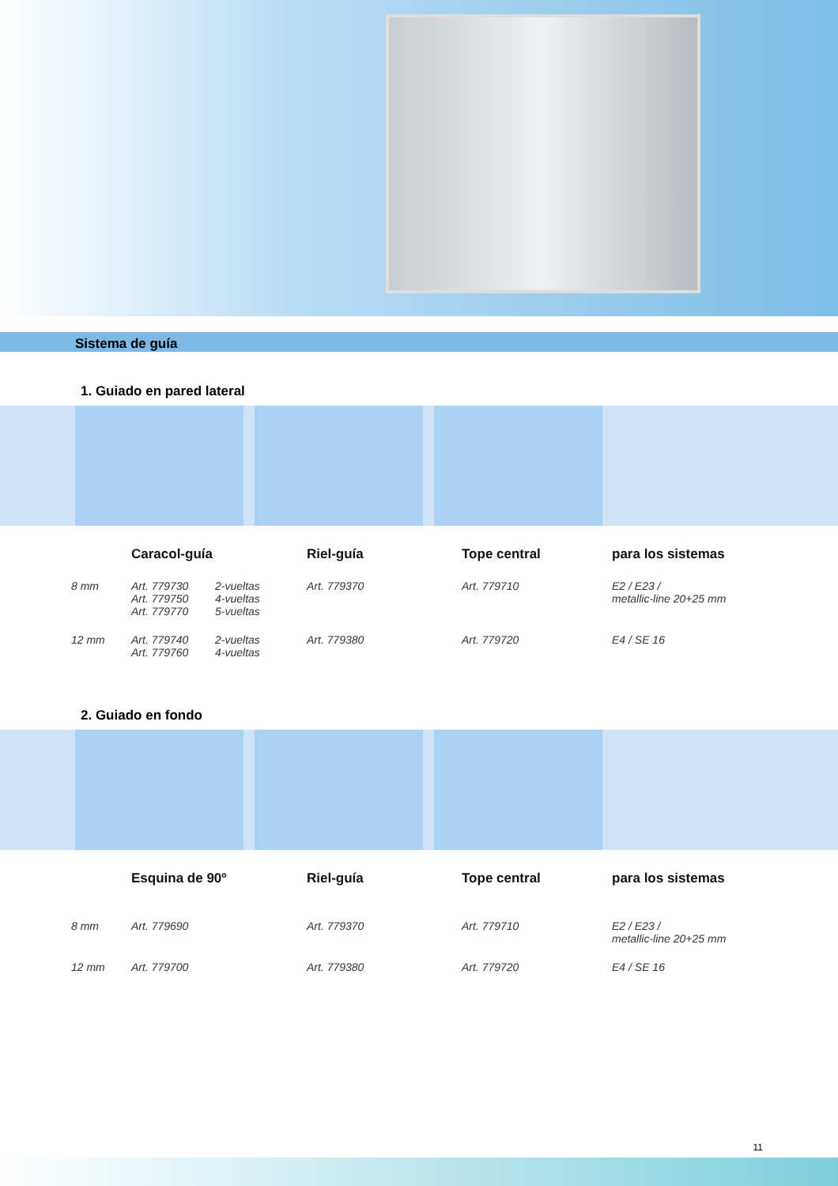Sistema de guía
1. Guiado en pared lateral
| | Caracol-guía | | Riel-guía | Tope central | para los sistemas |
| --- | --- | --- | --- | --- | --- |
| 8 mm | Art. 779730 Art. 779750 Art. 779770 | 2-vueltas 4-vueltas 5-vueltas | Art. 779370 | Art. 779710 | E2 / E23 / metallic-line 20+25 mm |
| 12 mm | Art. 779740 Art. 779760 | 2-vueltas 4-vueltas | Art. 779380 | Art. 779720 | E4 / SE 16 |
2. Guiado en fondo
| | Esquina de 90º | Riel-guía | Tope central | para los sistemas |
| --- | --- | --- | --- | --- |
| 8 mm | Art. 779690 | Art. 779370 | Art. 779710 | E2 / E23 / metallic-line 20+25 mm |
| 12 mm | Art. 779700 | Art. 779380 | Art. 779720 | E4 / SE 16 |
11